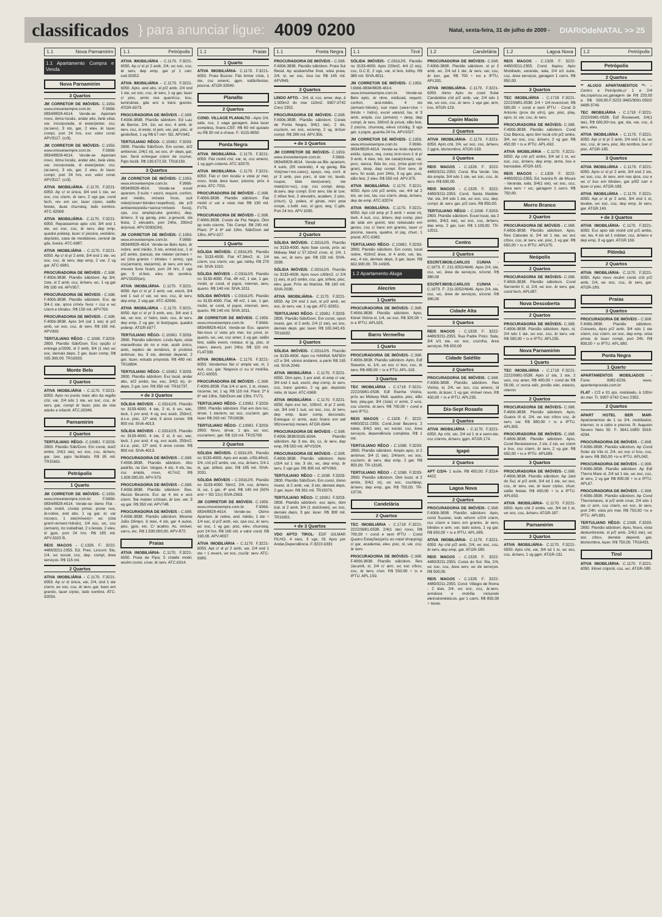classificados } para anunciar ligue: 4009 0200 Natal, sexta-feira, 31 de julho de 2009 - DIARIOdeNATAL >> 25
1.1 Nova Parnamirim
1.1 Apartamento Compra e Venda
Nova Parnamirim
3 Quartos
JM CORRETOR DE IMÓVEIS- C.1959. www.imoveisempre.com.br. F.9966-0834/8828-4614. Vende-se Apartam novo, ótma localiz, andar alto, bela vista, var, incorporada, sl estar/jantar, coz. (ar.serv), 3 sts, gar, 2 elev, ár lazer, compl, port 24 hrs, exc valor cond. APV3117. (cr3).
JM CORRETOR DE IMÓVEIS- C.1959. www.imoveisempre.com.br. F.9966-0834/8828-4614. Vende-se Apartam novo, ótma localiz, andar alto, bela vista, var, incorporada, sl estar/jantar, coz. (ar.serv), 3 sts, gar, 2 elev, ár lazer, compl, port 24 hrs, exc valor cond. APV3117. (cr3).
ATIVA IMOBILIÁRIA- C.1170. F.3221-6050. Ap c/ sl única, 3/4 snd 1 ste, wc soc, coz c/arm, ár serv, 2 vgs gar, cond fech, rev em cer, lazer c/pisc, salão festas, duas churrasq, lado sombra. ATC-92068.
ATIVA IMOBILIÁRIA- C.1170. F.3221-6050. Repassamos apto c/sl, 3/4 snd 1 ste, wc soc, coz, ár serv, dep emp, quadra poliesp, lazer c/ piscina, vestiário, depósito, casa de medidores, central de gás, lixeira. ATC-6987.
ATIVA IMOBILIÁRIA - C.1170. F.3221-6050. Ap c/ sl p/ 2 amb, 3/4 snd 1 ste, wc soc, coz, ár serv, dep emp, 2 var, 2 vg gar. ATC-6981.
PROCURADORIA DE IMÓVEIS - C.998. F.4006-3838. Plantão sáb/dom. Ap 3/4, 1ste, sl 2 amb, coz, ár/serv, wc, 1 vg gar R$ 100 mil. APV957.
PROCURADORIA DE IMÓVEIS - C.998. F.4006-3838. Plantão sáb/dom. Exc ap 3/4-1 ste, qrtos c/móv fixos + coz e wc c/arm e blindex. R$ 150 mil. APV769.
PROCURADORIA DE IMÓVEIS - C.998. F.4006-3838. Apto 3/4 (sd 1 ste) sl p/2 amb, wc soc, coz, ár serv, R$ 165 mil, APV999.
TERTULIANO RÊGO - C.1098. F.3203-2800. Plantão Sáb/Dom. Exc opção c/ entrega p/2009, sl 2 amb, 3/4 (1 ste) wc soc, demais deps, 2 gar, lazer comp, R$ 165.390,00. TR16933.
Monte Belo
2 Quartos
ATIVA IMOBILIÁRIA - C.1170. F.3221-6050. Apto no ponto mais alto da região c/sl, var, 2/4 sdo 1 ste, wc soc, coz, ár serv, gar, compl ár lazer, pisc de raia adulto e infantil. ATC.92046.
Parnamirim
2 Quartos
TERTULIANO RÊGO- C.1098J. F.3203-2800. Plantão Sáb/Dom. Em const, sla/2 ambs, 2/4(1 ste), wc soc, coz, ár/serv, gar, lzer, pgto facilitado. R$ 95 mil. TR15661.
Petrópolis
1 Quarto
JM CORRETOR DE IMÓVEIS- C.1959. www.imoveisempre.com.br. F.9966-0834/8828-4614. Vende-se ótimo Flat - todo mobil, c/vista p/mar, ponte nva, ár.nobre, and alto, 1 vg gar, sl, var incorpo, 1 ste(móveis)+ wc (cba grant+armars+blindx), 1/4 soc, wc, coz (armars), tto trabalhad, 2 s.festas, 2 elev, sl jgos, port 24 hrs. R$ 185 mil. APV.3102 B.
REIS MAGOS - C.1328. F: 3222-4480/3211-2355. Ed. Pres. Linconl: Sla, 1/4, wc social, coz, dep. compl, área serviços. R$ 115 mil.
2 Quartos
ATIVA IMOBILIÁRIA - C.1170. F.3221-6050. Ap c/ sl única, var, 2/4, snd 1 ste c/arm, wc soc, coz, ár serv, gar, banc em granito, lazer c/pisc, lado sombra. ATC-92059.
1.1 Petrópolis
ATIVA IMOBILIÁRIA - C.1170. F.3221-6050. Ap c/ sl p/ 2 amb, 2/4, wc soc, coz, ár serv, dep emp, gar p/ 1 carr. cod.92052.
ATIVA IMOBILIÁRIA - C.1170. F.3221-6050. Apto. and alto, sl p/2 amb, 2/4 snd 1 ste, wc soc, coz, ár serv, 1 vg gar, lazer c/ pisc, arms nos quart/coz, box, luminárias, gás enc e banc granito. ATGR-6973.
PROCURADORIA DE IMÓVEIS - C.998. F.4006-3838. Plantão sáb/dom. Ed Luiz de Barros, 2/4, 1st, wc soc, 4 amb, ár serv, coz, sl estar, sl jant, var, jad, pisc, sl ginás/fest, 1 vg R$ 67 mil+ SD. APV942.
TERTULIANO RÊGO- C.1098J. F.3203-2800. Plantão Sáb/Dom. Em constr, sl/2 ambs/var, 2/4(1 st), wc soc, d+ deps, gar, lzer. Será entregue c/arm de coz/wc. Pgto facilit. R$ 130.672,50. TR16139.
3 Quartos
JM CORRETOR DE IMÓVEIS- C.1959. www.imoveisempre.com.br. F.9966-0834/8828-4614. Vende-se excel apartam, 3 suíts + escrit, requint, confort, and médio, móveis fixos, suít mást(closet+blindex+espelhos), sla p/3 ambients(estiliz+sanca+móveis fixos), cpa, coz ampla(cuba granito), dep, ár/serv, 3 vg garag, pisc, p.ground, sla festa, 2 elevadrs, port 24hs, 200m2 ár/privat. APV.5030(DN).
JM CORRETOR DE IMÓVEIS- C.1959. www.imoveisempre.com.br. F.9966-0834/8828-4614. Vende-se Belo Apto, ár nobre, and médio, 3 sts, entrad.soc, 1 sl p/2 ambs, (sanca), ste máster (armars + wc (cba granito + blindex + arms), cpa coz(armars), ste(arms), ár serv, ent serv, moveis fixos ficam, port 24 hrs, 2 vgs gar, 5 sl.fest, elev, ldo sombra. APV.5020(an).
ATIVA IMOBILIÁRIA- C.1170. F.3221-6050. Apt c/ sl p/ 2 amb, var, escrit, 3/4 snd 1 suit c/ var, wc soc, coz, ár serv, dep emp, 2 vag gar. ATC-92066.
ATIVA IMOBILIÁRIA - C.1170. F.3221-6050. Apt c/ sl p/ 3 amb, esc, 3/4 snd 1 ste, wc soc, c/ hidro, lavb, coz, ár serv, dep emp, 2 vg gar, sl fest/jogos, quadra poliesp. ATGR-6977.
TERTULIANO RÊGO- C.1098J. F.3203-2800. Plantão sáb/dom. Lindo Apto, vista maravilhosa do rio e mar, acab único, amb, repleto de armários, sl p/vários amb/var, lav, 3 sts, demais depend, 2 gar, lazer, estuda proposta. R$ 480 mil. TR16804.
TERTULIANO RÊGO- C.1098J. F.3203-2800. Plantão sáb/dom. Exc local, andar alto, sl/2 ambs, lav, esc, 3/4(1 st), d+ deps, 2 gar, lzer. R$ 350 mil. TR16737.
+ de 3 Quartos
SÓLIDA IMÓVEIS - C.0316J/S. Plantão no 3133-4000. 4 ste, 2 sl, 6 wc, sac, lavb, 1 por and, 4 vg, exc acab, 250m2, d.c.e, pisc, 12º and, 9 anos constr. R$ 800 mil. SIVA-4013.
SÓLIDA IMÓVEIS - C.0316J/S. Plantão no 3133-4000. 4 ste, 2 sl, 6 wc, sac, lavb, 1 por and, 4 vg, exc acab, 250m2, d.c.e, pisc, 12º and, 9 anos constr. R$ 800 mil. SIVA-4013.
PROCURADORIA DE IMÓVEIS - C.998. F.4006-3838. Plantão sáb/dom. Alto padrão, na Get. Vargas, 4 sts, 4 sls, lav, coz ampla, novo, 417m2. R$ 1.600.000,00. APV-579.
PROCURADORIA DE IMÓVEIS - C.998. F.4006-3838. Plantão sáb/dom. Res. Aluízio Bezerra. Exc ap 4 sts e wcs c/arm. Ste master c/closet, ár lzer, var, 3 vg gar. R$ 350 mil. APV748.
PROCURADORIA DE IMÓVEIS - C.998. F.4006-3838. Plantão sáb/dom. Mirante João Olimpo. 6 stes, 4 sls, gar 4 autos, pisc, jgos, etc. C/ acabto. Ac. imóvel, carro, etc. R$ 1.500.000,00. APV-872.
Praias
ATIVA IMOBILIÁRIA- C.1170. F.3221-6050. Praia de Pipa, 5 chalés mobil, recém const, c/var, ár serv. ATC.6914.
1.1 Praias
1 Quarto
ATIVA IMOBILIÁRIA- C.1170. F.3221-6050. Praia Búzios: Flat b/mar c/sla, 1 ste, coz americ, ggm, salão/festas, piscina. ATGR.92049.
Planalto
2 Quartos
COND. VILLAGE PLANALTO - Apto 2/4, sala, coz, 1 vaga garagem, área lazer completa, financ.CEF. R$ 80 mil quitado ou R$ 30 mil a chave. F: 9115-8650
Ponta Negra
ATIVA IMOBILIÁRIA- C.1170. F.3221-6050. Flat mobil c/sl, var, st, coz americ, 1 vg ggm coberta. ATC-92070.
ATIVA IMOBILIÁRIA- C.1170. F.3221-6050. Flat c/ ótm localiz e vista p/ mar, novo, linda área lazer, piscina, próx à praia. ATC-7011.
PROCURADORIA DE IMÓVEIS - C.998. F.4006-3838. Plantão sáb/dom. Flat mobil c/ var e vista mar R$ 130 mil. FV76.
PROCURADORIA DE IMÓVEIS - C.998. F.4006-3838. Corais de Pta Negra. Ótm ap todo c/arms. Tdo Compl. R$ 290 mil. Plant: 2ª à 6ª até 19hs. Sáb/Dom até 13hs. APV-927.
1 Quarto
SÓLIDA IMÓVEIS- C.0316J/S. Plantão no 3133-4000. Flat 47,34m2, sl, 1/4 c/arm, coz c/arm, var, gar, lobby. R$ 270 mil. SIVA-1010.
SÓLIDA IMÓVEIS - C.0316J/S. Plantão no 3133-4000. Flat, 48 m2, 1 ste, 1 gar, mobil, ar cond, sl jogos, internet, serv, quarto. R$ 140 mil. SIVA.1011.
SÓLIDA IMÓVEIS - C.0316J/S. Plantão no 3133-4000. Flat, 48 m2, 1 ste, 1 gar, mobil, ar cond, sl jogos, internet, serv, quarto. R$ 140 mil. SIVA.1011.
JM CORRETOR DE IMÓVEIS- C.1959. www.imoveisempre.com.br. F.9966-0834/8828-4614. Vende-se Exc. apartm flat-novo c/ vista p/o mar, loc privil, sl-quarto, wc, var, coz amer, 1 vg gar, salão fest, salão event, restaur, sl jg, pisc, sl intern, elevrs, port 24hs. R$ 110 mil. FLAT330.
ATIVA IMOBILIÁRIA- C.1170. F.3221-6050. Vendemos flat c/ ampla var, sl, 1 suit, coz, gar. Negocia c/ ou s/ mobília. ATC-92055.
PROCURADORIA DE IMÓVEIS - C.998. F.4006-3838. Flat 1/4 c/ arm, 1 st, closet, nscente, tel, 1 vg. R$ 110 mil. Plant: 2ª à 6ª até 19hs, Sáb/Dom até 13hs. FV71.
TERTULIANO RÊGO- C.1098J. F.3203-2800. Plantão sáb/dom. Flat em ótm loc, sl/var, 1 ste/arm, wc soc, coz/arm, gar, lazer R$ 260 mil. TR16036.
TERTULIANO RÊGO- C.1098J. F.3203-2800. Novo, sl/var, 1 qto, wc soc, coz/amerc, gar. R$ 110 mil. TR15768.
2 Quartos
SÓLIDA IMÓVEIS- C.0316J/S. Plantão no 3133-4000. Apto em acab, c/59,48m2, 2/4, c/sl p/2 ambs, var, coz, ár/serv, 2/4-1 st, gar, sl/fest, pisc. R$ 185 mil. SIVA-2031.
SÓLIDA IMÓVEIS - C.0316J/S. Plantão no 3133-4000. 56m2, 2/4, coz, ár/serv, sl, wc, 1 gar, 4º and. R$ 140 mil (50% entr + SD 12x) SIVA-2063.
JM CORRETOR DE IMÓVEIS- C.1959. www.imoveisempre.com.br. F.9966-0834/8828-4614. Vende-se. Otimo Apartam. ár nobre, and. médio, 1 ste + 1/4 soc, sl p/2 amb, var, cpa coz, ár serv, wc soc, 1 vg gar, pisc, elev, churrasq, port 24 hrs. R$ 160 mil. e valor cond. R$ 190,00. APV.4037.
ATIVA IMOBILIÁRIA - C.1170. F.3221-6050. Apt c/ sl p/ 2 amb, var, 2/4 snd 1 ste + 1 revers, wc soc, coz/ár. serv. ATC-6985.
1.1 Ponta Negra
PROCURADORIA DE IMÓVEIS - C.998. F.4006-3838. Plantão sáb/dom. Praia Sul Resid. Ap acabam/fse final, vista praia, 2/4, sl, wc soc, boa loc R$ 145 mil. APV849.
3 Quartos
LINDO APTO. - 3/4, sl, coz. amer, dep, à 1.500m2 do mar 110m2. 9907-9742 Creci 2352.
PROCURADORIA DE IMÓVEIS- C.998. F.4006-3838. Plantão sáb/dom. Corais de Ponta Negra, 3/4(1 ste), 2 sls, coz/arm, wc soc, wc/emp, 2 vg, ár/lzer compl. R$ 280 mil. APV.356.
+ de 3 Quartos
JM CORRETOR DE IMÓVEIS- C.1959. www.imoveisempre.com.br. F.9966-0834/8828-4614. Vende-se.Blo apartam, 4 suits, (05 varands), 4 vg garag, Bla Vist(mar+mo.carec), spaço, req. conf, sl p/ 3 amb, pso porc, sl star int, lavab, roupar, ldas stes(varan), ste mast(clo+wc), cop, coz compl, desp, ár.serv, dep compl. Entr serv, bla ár lzer, 2 slões fest, 2 elevadrs, academ, 2 pisc, (churr), Q. polies, sl ginas, mini psta coope, c.futbl. soc, sl jgos, seg, C.gás, Port 24 hrs. APV.1095.
Tirol
2 Quartos
SÓLIDA IMÓVEIS- C.0316J/S. Plantão no 3133-4000. Apto fase const, próx ao Midway Mall c/ 57,92m2 c/var, sl, 2/4, 1 ste, wc, ár serv, gar. R$ 150 mil. SIVA-2038.
SÓLIDA IMÓVEIS- C.0316J/S. Plantão no 3133-4000. Apto novo c/60m2, c/ 2/4 (1 ste), sl p/2 ambs, coz, gar, sl/fest, pisc, elev, guar. Próx ao Marista. R$ 160 mil. SIVA-2030.
ATIVA IMOBILIÁRIA- C.1170. F.3221-6050. Ap 2/4 snd 1 suit, sl p/2 amb, wc soc, ár serv, var, 1 vg gar. ATC-92051.
TERTULIANO RÊGO- C.1098J. F.3203-2800. Plantão Sáb/Dom. Em const, oport invest, gar, sl 2 amb, 2/4 (1 ste), wc soc, demais deps, gar, lazer. R$ 165.942,43. TR16632.
3 Quartos
SÓLIDA IMÓVEIS- C.0316J/S. Plantão no 3133-4000. Apto no HANNA SAFIEH c/2 e 3/4, vários andares, a partir R$ 165 mil. SIVA.2049.
ATIVA IMOBILIÁRIA - C.1170. F.3221-6050. Ótm apto, 1 por and, sl amp c/ var, 3/4 snd 1 suit, escrit, dep comp, ár serv, coz, banc granito, 2 vg gar, depósito indiv, ár lazer. ATC-6968.
ATIVA IMOBILIÁRIA - C.1170. F.3221-6050. Apto exc loc, 100m2, sl p/ 2 amb, var, 3/4 snd 1 suit, wc soc, coz, ár serv, dep emp, lazer comp, decorado. Entregue c/ arms, auto financ em até 90(noventa) meses. ATGR-6944.
PROCURADORIA DE IMÓVEIS - C.998. F.4006-3838/9165-6994. Plantão sáb/dom. Ap 3 ste, sls, cz, ár serv, dep emp, R$ 550 mil. APV1024.
PROCURADORIA DE IMÓVEIS - C.998. F.4006-3838. Plantão sáb/dom. Apto c/3/4 sd 1 ste, 3 sls, wc, dep emp, ár serv, 2 vgs gar. R$ 300 mil. APV966.
TERTULIANO RÊGO - C.1098. F.3203-2800. Plantão Sáb/Dom. Em const, ótimo invest, sl 2 amb, var, 3 sts, demais deps, 2 gar, lazer. R$ 361 mil. TR15076.
TERTULIANO RÊGO- C.1098J. F.3203-2800. Plantão sáb/dom. exc apto, ótim lcal, sl 2 amb, 3/4 (1 sts/closet), wc soc, demais deps, 3 gar, lazer. R$ 300 mil. TR16951.
+ de 3 Quartos
VDO APTO TIROL- EDF GILMAR FILHO, 4 stes, 3 vgs, 01 Apto por Andar,Dependência. F:3222-6331
1.1 Tirol
SÓLIDA IMÓVEIS- C.0316J/S. Plantão no 3133-4000. Apto 220m2, 4/4 (2 sts), coz, D.C.E, 2 vgs, var, sl fest, lobby. R$ 380 mil. SIVA.4011.
JM CORRETOR DE IMÓVEIS- C.1959. f.9966-0834/8828-4614. www.imoveisempre.com.br. Vende-se Belo apto, ár nbre, estilizad, requint, confort, and.médio, 4 sts (armars+blindx), suit mast (vara+clos + blindx + hidro), excel varand, lav, sl 3 amb, ampla, coz (armars) + desp, dep compl, ár serv, 260m2 ár privat, slão fest, 2 pscins, churrasq, elevs c/códig, 3 vgs gar, s.jogos, guarita.24 hs. APV1027.
JM CORRETOR DE IMÓVEIS- C.1959. www.imoveisempre.com.br. F.9966-0834/8828-4614. Vende-se lindo Apartm, estiliz, spaço, req, coraç tirol-novo-1 sl p/ 3 amb, 4 stes, lvb, ste casal(closet), var, porc, sanca, Rda tto, coz, (msa gran+cb gran), desp, dep compl. Entr serv, ár serv, fin acab, port 24hs, 3 vg gar, pisc, slão fest, 2 elev. R$ 550 mil. APV.975.
ATIVA IMOBILIÁRIA- C.1170. F.3221-6050. Apto c/sl p/2 ambs, var, 4/4 sd 2 sts, wc soc, lav, coz c/arm, desp, ár/serv, dep de emp. ATC-92074
ATIVA IMOBILIÁRIA- C.1170. F.3221-6050. Apt c/sl amp p/ 3 amb + estar int, lavb, 4 suit, coz, á/serv, dep comp, piso da sala em granit, teto rebaixado em gesso, coz c/ banc em granito, lazer c/ piscina, sauna, quadra, sl jog, churr, 1 p/and. ATC-6982.
TERTULIANO RÊGO- C.1098J. F.3203-2800. Plantão sáb/dom. Em const, local nobre, 419m2 área, sl 4 amb, var, lav, esc, 4 sts, demais deps, 3 gar, lazer. R$ 662,900,00. TR-14905.
1.2 Apartamento Aluga
Alecrim
1 Quarto
PROCURADORIA DE IMÓVEIS- C.998. F.4006-3838. Plantão sáb/dom. Apto, Kitnet Vitória sl, 1/4, wc soc. R$ 320,00 + tx e IPTU. APL025.
Barro Vermelho
1 Quarto
PROCURADORIA DE IMÓVEIS- C.998. F.4006-3838. Plantão sáb/dom. Apto, Edf Stavelot, sl, 1/4, wc soc c/ box, coz, ár serv. R$ 480,00 + tx e PTU. APL-118.
3 Quartos
TEC IMOBILIÁRIA - C.1718 F:3221-2222/9981-0538. Edf Rainha Vitória, próx ao Midway Mall, quadra, pisc, slão fest, play.gar, 3/4 (1ste) c/ arms, 2 wcs, coz c/arms, ár.serv. R$ 700,00 + cond e sem IPTU.
REIS MAGOS - C.1328. F: 3222-4480/3211-2355. Cond.José Bezerra: 2 salas, 3/4(1 ste), wc social, coz, área serviços, dependência completa. R$ 1 mil.
TERTULIANO RÊGO - C.1098. F.3203-2800. Plantão sáb/dom. Amplo apto, sl 2 amb/var, 3/4 (1 ste), 2/4/arm, wc soc, coz/arm, ár serv, dep emp, 2 gar. R$ 850,00. TR-13195.
TERTULIANO RÊGO - C.1098. F.3203-2800. Plantão sáb/dom. Ótm local, sl 2 ambs, 3/4(1 st), wc soc, coz/desp, ár/serv, dep emp, gar. R$ 700,00. TR-13726.
Candelária
2 Quartos
TEC IMOBILIÁRIA - C.1718 F:3221-2222/9981-0538. 2/4(1 ste) novo, R$ 700,00 + cond e sem IPTU - Cond Quatro Estações(próx ao natal shopping) c/ gar, academia, elev, pisc, sl, var, coz, ár serv.
PROCURADORIA DE IMÓVEIS- C.998. F.4006-3838. Plantão sáb/dom. Res Jacumã, sl, 2/4 c/ arm, wc soc c/box, coz, ár serv, c/wc. R$ 550,00 + tx e IPTU. APL.159.
1.2 Candelária
PROCURADORIA DE IMÓVEIS- C.998. F.4006-3838. Plantão sáb/dom. sl p/ 2 amb, wc, 2/4 sd 1 ste, ár serv, var, coz, ár lzer, gar, R$ 700 + txs e IPTU, APL331.
ATIVA IMOBILIÁRIA- C.1170. F.3221-6050. ótimo Apto no cond Solar Candelária c/sl p/2 amb, var, 2/4 sdo 1 ste, wc soc, coz, ár serv, 1 vga gar, arm, box. ATGR-129.
Capim Macio
2 Quartos
ATIVA IMOBILIÁRIA- C.1170. F.3221-6050. Apto c/sl, 2/4, wc soc, coz, ár/serv, 2 ggns, ldo/sombra. ATGR-163.
3 Quartos
REIS MAGOS - C.1328. F: 3222-4480/3211-2355. Cond. Ilha Verde: Var, sla ampla, 3/4 sdo 1 ste, wc soc, coz, ár. serv. R$ 600,00.
REIS MAGOS - C.1328. F: 3222-4480/3211-2355. Cond. Santa Matilde: Var, sla, 3/4 sdo 1 ste, wc soc, coz, dep. compl, ár. serv, gar. p/2 cars. R$ 850,00.
TERTULIANO RÊGO - C.1098. F.3203-2800. Plantão sáb/dom. Excel local, sla 2 ambs, 3/4(1 ste), wc soc, coz, ár/serv, dep emp, 2 gar, lzer. R$ 1.100,00. TR-12011.
Centro
2 Quartos
ESCRIT.IMOB.CARLOS CUNHA - C.1073. F: 211-3252/4646. Apto 2/4, sla, coz, wc, área de serviços, s/cond. R$ 380,00
ESCRIT.IMOB.CARLOS CUNHA - C.1073. F: 211-3252/4646. Apto 2/4, sla, coz, wc, área de serviços, s/cond. R$ 380,00
Cidade Alta
3 Quartos
REIS MAGOS - C.1328. F: 3222-4480/3211-2355. Rua Padre Pinto: Sala, 3/4 s/1 ste, wc soc, cozinha, área serviços. R$ 650,00
Cidade Satélite
2 Quartos
PROCURADORIA DE IMÓVEIS- C.998. F.4006-3838. Plantão sáb/dom. Res Vitória, sl, 2/4, wc soc, coz americ, ld somb, ár.lazer, 1 vg gar, imóvel novo, R$ 450,00 + tx e IPTU. APL235.
Dix-Sept Rosado
2 Quartos
ATIVA IMOBILIÁRIA - C.1170. F.3221-6050. Ap c/sl, var, 2/4 sd 1 st e semi-ste, coz c/arms, ár/serv, ggm. ATGR.174.
Igapó
2 Quartos
APT C/2/4- 1 suíte. R$ 450,00. F:3214-4422.
Lagoa Nova
2 Quartos
PROCURADORIA DE IMÓVEIS- C.998. F.4006-3838. Plantão sáb/dom. Apto, cond Suzane, todo reform c/2/4 c/arm, coz c/arm e banc em granito, ár serv, blindex e arm, var, lado sobra, 1 vg gar. R$ 650,00 + tx e IPTU. APL.685.
ATIVA IMOBILIÁRIA- C.1170. F.3221-6050. Ap c/sl p/2 amb, 2/4, wc soc, coz, ár serv, dep emp, gar. ATGR-180.
REIS MAGOS - C.1328. F: 3222-4480/3211-2355. Costa do Sol: Sla, 2/4, wc soc, coz, área serv, wc de serviços. R$ 500,00.
REIS MAGOS - C.1328. F: 3222-4480/3211-2355. Cond. Villagio de Roma - 2 slas, 2/4, wc soc, coz, ár.serv, armários e mobília incluindo eletrodomésticos, gar 1 carro. R$ 850,00 + taxas.
1.2 Lagoa Nova
REIS MAGOS - C.1328. F: 3222-4480/3211-2355. Cond. Itapiru: Apto Mobiliado, varanda, sala, 2/4 s/1 suite, coz, área serviços, garagem 1 carro. R$ 850,00.
3 Quartos
TEC IMOBILIÁRIA - C.1718 F:3221-2222/9981-0538. 2/4 + 1/4 reversível, R$ 500,00 + cond e sem IPTU - Cond D Antonio (prox da ufrn), gar, pisc, play, apto, sl, var, coz, ár serv.
PROCURADORIA DE IMÓVEIS- C.998. F.4006-3838. Plantão sáb/dom. Cond Csa Blanca, apto ótm local c/sl p/2 ambs, 3/4, wc soc, coz, ár/serv, 2 vg gar. R$ 450,00 + tx e IPTU. APL-662.
ATIVA IMOBILIÁRIA - C.1170. F.3221-6050. Ap c/sl p/2 ambs, 3/4 sd 1 st, wc soc, coz, ár/serv, dep emp, arms, box e bancadas. ATGR-165.
REIS MAGOS - C.1328. F: 3222-4480/3211-2355. Ed. Ivanira R. de Moura - Varanda, sala, 3/4(1 ste), wc soc, coz, área serv + wc, garagem 1 carro. R$ 750,00.
Morro Branco
2 Quartos
PROCURADORIA DE IMÓVEIS - C.998. F.4006-3838. Plantão sáb/dom. Apto, Res Caboata sl, 2/4 sd 1 ste, wc soc c/box, coz, ár serv, var, pisc, 1 vg gar. R$ 650,00 + tx e IPTU. APL675.
Neópolis
2 Quartos
PROCURADORIA DE IMÓVEIS- C.998. F.4006-3838. Plantão sáb/dom. Cond Serrambi II, sl, 2/4, wc soc, ár serv, gar, cond fech. APL687.
Nova Descoberta
2 Quartos
PROCURADORIA DE IMÓVEIS- C.998. F.4006-3838. Plantão sáb/dom. Apto, sl, 2/4 sdo 1 ste, wc soc, coz, ár serv, var. R$ 500,00 + tx e IPTU. APL295.
Nova Parnamirim
1 Quarto
TEC IMOBILIÁRIA - C.1718 F:3221-2222/9981-0538. Apto c/ sla, 1 ste, 2 wcs, coz amer, R$ 400,00 + cond de R$ 50,00, c/ cerca elét, portão elet, estacio, interno
2 Quartos
PROCURADORIA DE IMÓVEIS- C.998. F.4006-3838. Plantão sáb/dom. Apto, Guaira III sl, 2/4, wc soc c/box coz, ár serv, var. R$ 380,00 + tx e IPTU. APL305.
PROCURADORIA DE IMÓVEIS- C.998. F.4006-3838. Plantão sáb/dom. Apto, Cond Renaissence, 2 sls, 2 sts, wc c/arm e box, coz c/arm, ár serv, 2 vg gar. R$ 650,00 + tx e IPTU. APL689.
3 Quartos
PROCURADORIA DE IMÓVEIS- C.998. F.4006-3838. Plantão sáb/dom. Ap Jard do Sul, sl p/2 amb, 3/4 sd 1 ste, wc soc, coz, ár serv, var, ár lazer c/pisc, churr, salão festas. R$ 450,00 + tx e IPTU. APL650.
ATIVA IMOBILIÁRIA- C.1170. F.3221-6050. Apto c/sl 2 ambs, var, 3/4 sd 1 st, wc soc, coz, ár/serv. ATGR-187.
Parnamirim
3 Quartos
ATIVA IMOBILIÁRIA- C.1170. F.3221-6050. Apto c/sl, var, 3/4 sd 1 st, wc soc, coz, ár/serv, 1 vg ggm. ATGR-131.
1.2 Petrópolis
Petrópolis
2 Quartos
** ALUGO APARTAMENTOS **- – Centro e Petrópolis,c/ 1 e 2/4 sla,copa/coz,wc,garagem de R$ 220,00 a R$ 500,00.F:3222-3465/3091-0502/ 9408-3746
TEC IMOBILIÁRIA - C.1718 F:3221-2222/9981-0538. Edf Roosevelt, 2/4(1 ste), R$ 600,00+txs, gar, sla, var, coz, á serv, elev.
ATIVA IMOBILIÁRIA - C.1170. F.3221-6050. Apt c/ sl p/ 2 amb, 2/4 snd 1 st, wc soc, coz, ár serv, pisc, ldo sombra, lzer c/ pisc. ATGR-185.
3 Quartos
ATIVA IMOBILIÁRIA - C.1170. F.3221-6050. Apto c/ sl p/ 2 amb, 3/4 snd 2 sts, wc soc, coz, ár serv, arm nos qtos, coz e wc c/ box em blindex, gar p/02 carr e lazer c/ pisc. ATGR-183.
ATIVA IMOBILIÁRIA - C.1170. F.3221-6050. Apt c/ sl p/ 2 amb, 3/4 snd 1 st, lavabe, wc soc, coz, dep emp, ár serv, gar. ATGR.149.
+ de 3 Quartos
ATIVA IMOBILIÁRIA- C.1170. F.3221-6050. Exc apto tdo mobil c/sl p/2 ambs, var, lav, 4 sts sd 1 máster, coz, ár/serv e dep emp, 3 vg ggm. ATGR.169.
Pitimbú
2 Quartos
ATIVA IMOBILIÁRIA- C.1170. F.3221-6050. Apto novo recém const c/sl p/2 amb, 2/4, wc soc, coz, ár serv, gar. ATGR-189.
Praias
3 Quartos
PROCURADORIA DE IMÓVEIS - C.998. F.4006-3838. Plantão sáb/dom. Cotovelo, Apto p/2 amb, 3/4 sdo 1 ste c/arm, coz c/arm, wc soc, dep emp, vista p/mar, ár lazer compl, port 24h. R$ 800,00 + tx IPTU. APL.680.
Ponta Negra
1 Quarto
APARTAMENTOS MOBILIADOS - Fone: 9982-6226. www. aparttemporada.com.br
FLAT - C/2 e 01 qto. mobiliado, à 100m do mar. Tr. 9907-9742 Creci 2352.
2 Quartos
APART HOTEL BER MAR- Apartamentos de 1 ou 2/4, mobiliados, internet, tv a cabo e piscina. R: Augusto Severo Neto 50. F: 3641-1685/ 9918-4294.
PROCURADORIA DE IMÓVEIS - C.998. F.4006-3838. Plantão sáb/dom. Ap Cond Solar da Vila sl, 2/4, wc soc c/ box, coz, ár serv. R$ 350,00 +tx e IPTU. APL042.
PROCURADORIA DE IMÓVEIS - C.998. F.4006-3838. Plantão sáb/dom. Ap Edf Therra Mare sl, 2/4 sd 1 ste, wc soc, coz, ár serv, 1 vg gar R$ 800,00 + tx e IPTU. APL67.
PROCURADORIA DE IMÓVEIS - C.998. F.4006-3838. Plantão sáb/dom. Ap Cond Therramares, sl p/2 amb c/var, 2/4 sdo 1 ste c/ arm, coz c/arm, wc soc, ár serv, port 24h. vista p/o mar. R$ 750,00 +tx e IPTU. APL681.
TERTULIANO RÊGO- C.1098. F.3203-2800. Plantão sáb/dom. Apto, Novo, vista deslumbrante, sl p/2 amb, 2/4(1 ste), wc soc c/box, demais depend, gar, ldo/sombra, lazer. R$ 750,00. TR16431.
Tirol
ATIVA IMOBILIÁRIA- C.1170. F.3221-6050. Kitnet c/qto/sl, coz, wc. ATGR-188.